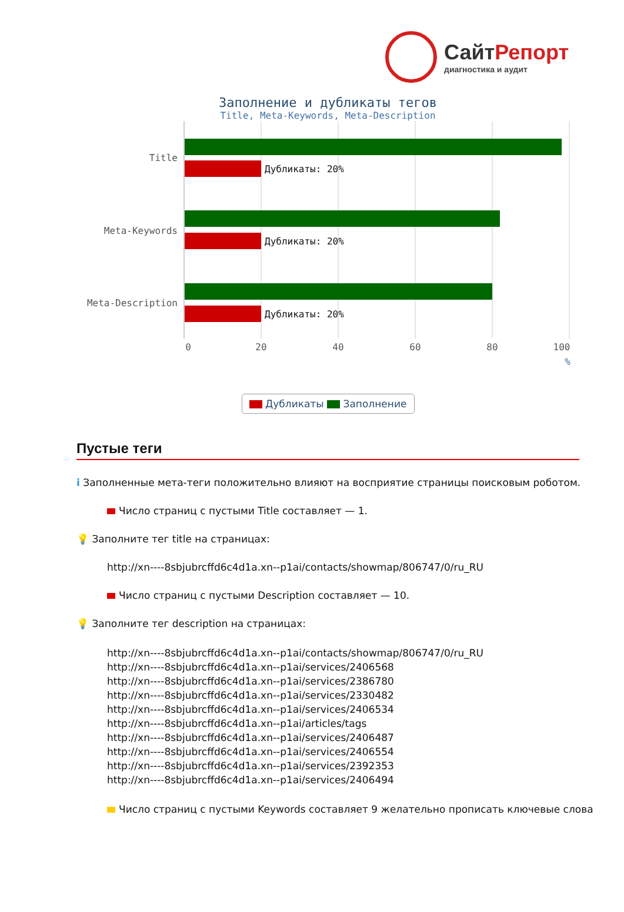СайтРепорт
диагностика и аудит
Заполнение и дубликаты тегов
Title, Meta-Keywords, Meta-Description
Дубликаты: 20%
Дубликаты: 20%
Дубликаты: 20%
Title
Meta-Keywords
Meta-Description
0
20
40
60
80
100
%
Дубликаты Заполнение
Пустые теги
i Заполненные мета-теги положительно влияют на восприятие страницы поисковым роботом.
Число страниц с пустыми Title составляет — 1.
💡 Заполните тег title на страницах:
http://xn----8sbjubrcffd6c4d1a.xn--p1ai/contacts/showmap/806747/0/ru_RU
Число страниц с пустыми Description составляет — 10.
💡 Заполните тег description на страницах:
http://xn----8sbjubrcffd6c4d1a.xn--p1ai/contacts/showmap/806747/0/ru_RU
http://xn----8sbjubrcffd6c4d1a.xn--p1ai/services/2406568
http://xn----8sbjubrcffd6c4d1a.xn--p1ai/services/2386780
http://xn----8sbjubrcffd6c4d1a.xn--p1ai/services/2330482
http://xn----8sbjubrcffd6c4d1a.xn--p1ai/services/2406534
http://xn----8sbjubrcffd6c4d1a.xn--p1ai/articles/tags
http://xn----8sbjubrcffd6c4d1a.xn--p1ai/services/2406487
http://xn----8sbjubrcffd6c4d1a.xn--p1ai/services/2406554
http://xn----8sbjubrcffd6c4d1a.xn--p1ai/services/2392353
http://xn----8sbjubrcffd6c4d1a.xn--p1ai/services/2406494
Число страниц с пустыми Keywords составляет 9 желательно прописать ключевые слова